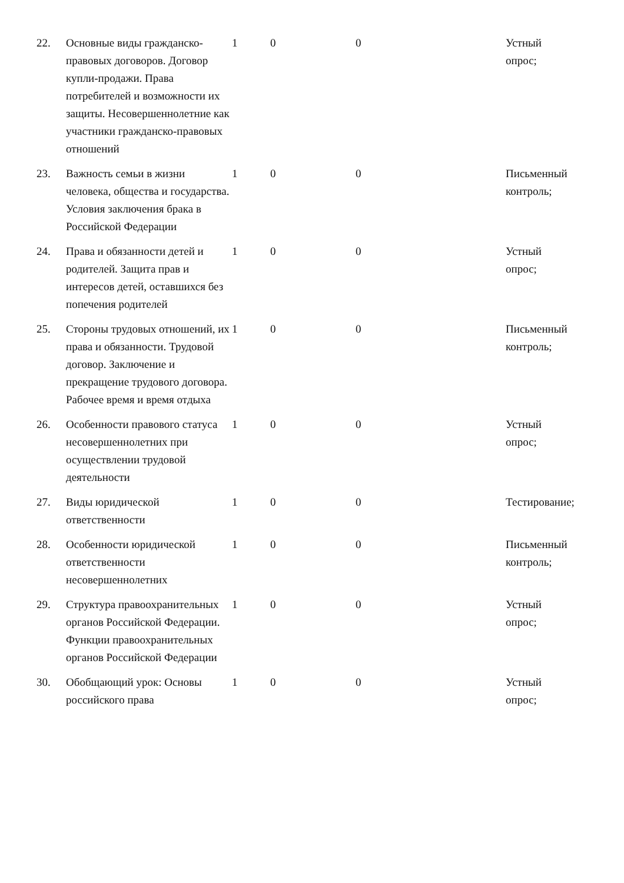| 22. | Основные виды гражданско-правовых договоров. Договор купли-продажи. Права потребителей и возможности их защиты. Несовершеннолетние как участники гражданско-правовых отношений | 1 | 0 | 0 | Устный опрос; |
| 23. | Важность семьи в жизни человека, общества и государства. Условия заключения брака в Российской Федерации | 1 | 0 | 0 | Письменный контроль; |
| 24. | Права и обязанности детей и родителей. Защита прав и интересов детей, оставшихся без попечения родителей | 1 | 0 | 0 | Устный опрос; |
| 25. | Стороны трудовых отношений, их права и обязанности. Трудовой договор. Заключение и прекращение трудового договора. Рабочее время и время отдыха | 1 | 0 | 0 | Письменный контроль; |
| 26. | Особенности правового статуса несовершеннолетних при осуществлении трудовой деятельности | 1 | 0 | 0 | Устный опрос; |
| 27. | Виды юридической ответственности | 1 | 0 | 0 | Тестирование; |
| 28. | Особенности юридической ответственности несовершеннолетних | 1 | 0 | 0 | Письменный контроль; |
| 29. | Структура правоохранительных органов Российской Федерации. Функции правоохранительных органов Российской Федерации | 1 | 0 | 0 | Устный опрос; |
| 30. | Обобщающий урок: Основы российского права | 1 | 0 | 0 | Устный опрос; |